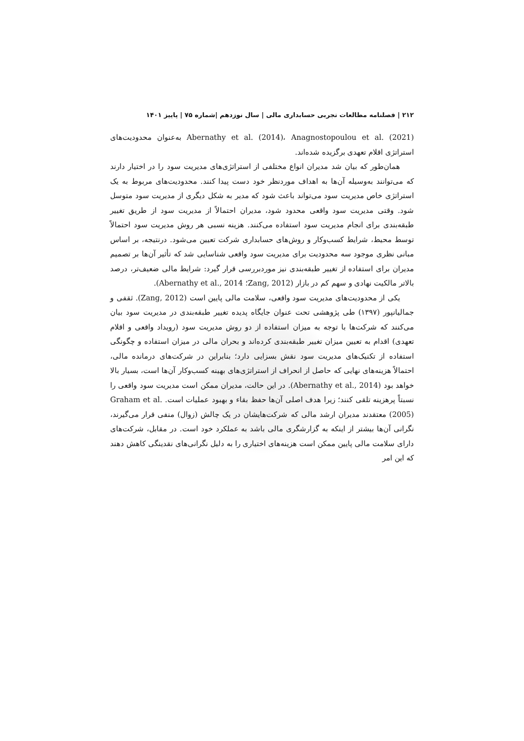۲۱۲ | فصلنامه مطالعات تجربی حسابداری مالی | سال نوزدهم |شماره ۷۵ | پاییز ۱۴۰۱
Abernathy et al. (2014)، Anagnostopoulou et al. (2021) به‌عنوان محدودیت‌های استراتژی اقلام تعهدی برگزیده شده‌اند.
همان‌طور که بیان شد مدیران انواع مختلفی از استراتژی‌های مدیریت سود را در اختیار دارند که می‌توانند به‌وسیله آن‌ها به اهداف موردنظر خود دست پیدا کنند. محدودیت‌های مربوط به یک استراتژی خاص مدیریت سود می‌تواند باعث شود که مدیر به شکل دیگری از مدیریت سود متوسل شود. وقتی مدیریت سود واقعی محدود شود، مدیران احتمالاً از مدیریت سود از طریق تغییر طبقه‌بندی برای انجام مدیریت سود استفاده می‌کنند. هزینه نسبی هر روش مدیریت سود احتمالاً توسط محیط، شرایط کسب‌وکار و روش‌های حسابداری شرکت تعیین می‌شود. درنتیجه، بر اساس مبانی نظری موجود سه محدودیت برای مدیریت سود واقعی شناسایی شد که تأثیر آن‌ها بر تصمیم مدیران برای استفاده از تغییر طبقه‌بندی نیز موردبررسی قرار گیرد: شرایط مالی ضعیف‌تر، درصد بالاتر مالکیت نهادی و سهم کم در بازار (Zang, 2012؛ Abernathy et al., 2014).
یکی از محدودیت‌های مدیریت سود واقعی، سلامت مالی پایین است (Zang, 2012). ثقفی و جمالیانپور (۱۳۹۷) طی پژوهشی تحت عنوان جایگاه پدیده تغییر طبقه‌بندی در مدیریت سود بیان می‌کنند که شرکت‌ها با توجه به میزان استفاده از دو روش مدیریت سود (رویداد واقعی و اقلام تعهدی) اقدام به تعیین میزان تغییر طبقه‌بندی کرده‌اند و بحران مالی در میزان استفاده و چگونگی استفاده از تکنیک‌های مدیریت سود نقش بسزایی دارد؛ بنابراین در شرکت‌های درمانده مالی، احتمالاً هزینه‌های نهایی که حاصل از انحراف از استراتژی‌های بهینه کسب‌وکار آن‌ها است، بسیار بالا خواهد بود (Abernathy et al., 2014). در این حالت، مدیران ممکن است مدیریت سود واقعی را نسبتاً پرهزینه تلقی کنند؛ زیرا هدف اصلی آن‌ها حفظ بقاء و بهبود عملیات است. Graham et al. (2005) معتقدند مدیران ارشد مالی که شرکت‌هایشان در یک چالش (زوال) منفی قرار می‌گیرند، نگرانی آن‌ها بیشتر از اینکه به گزارشگری مالی باشد به عملکرد خود است. در مقابل، شرکت‌های دارای سلامت مالی پایین ممکن است هزینه‌های اختیاری را به دلیل نگرانی‌های نقدینگی کاهش دهند که این امر